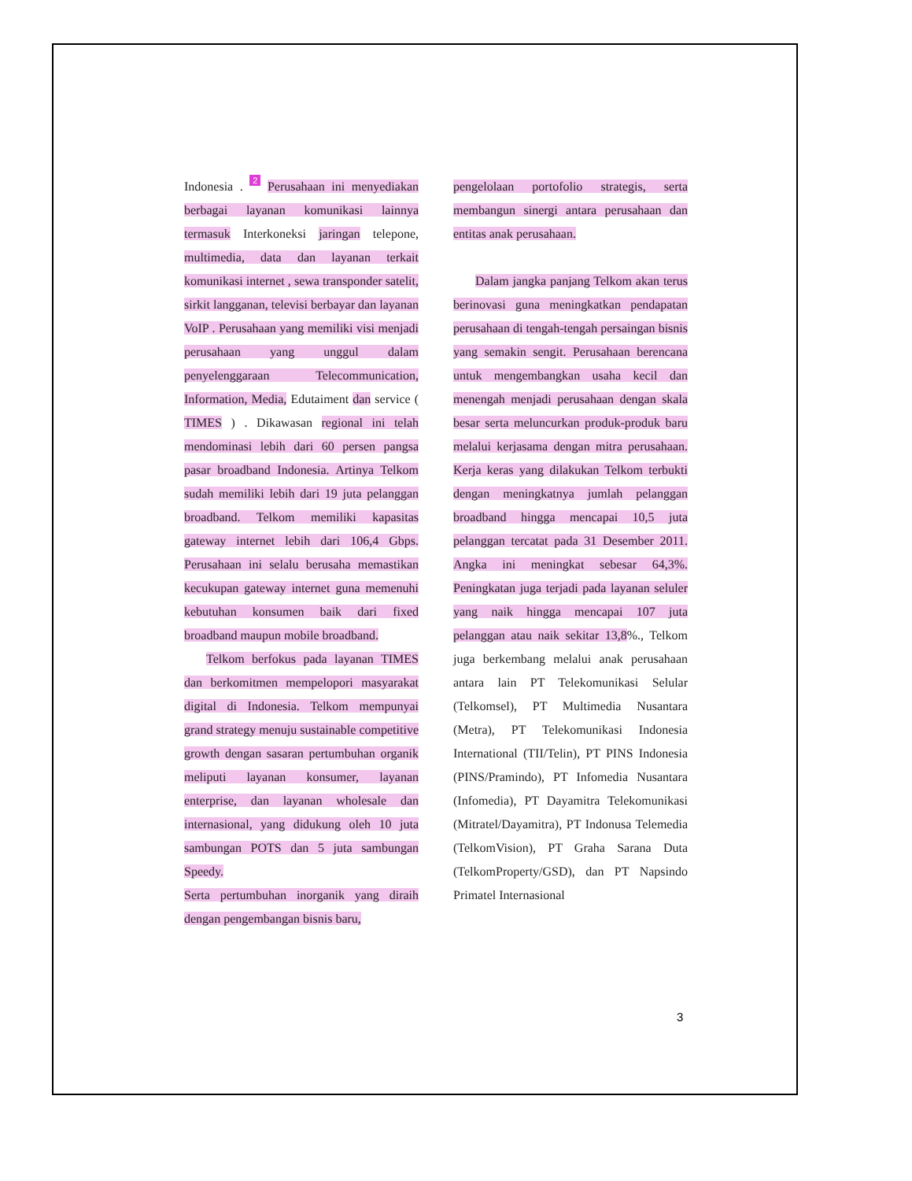Indonesia . 2 Perusahaan ini menyediakan berbagai layanan komunikasi lainnya termasuk Interkoneksi jaringan telepone, multimedia, data dan layanan terkait komunikasi internet , sewa transponder satelit, sirkit langganan, televisi berbayar dan layanan VoIP . Perusahaan yang memiliki visi menjadi perusahaan yang unggul dalam penyelenggaraan Telecommunication, Information, Media, Edutaiment dan service ( TIMES ) . Dikawasan regional ini telah mendominasi lebih dari 60 persen pangsa pasar broadband Indonesia. Artinya Telkom sudah memiliki lebih dari 19 juta pelanggan broadband. Telkom memiliki kapasitas gateway internet lebih dari 106,4 Gbps. Perusahaan ini selalu berusaha memastikan kecukupan gateway internet guna memenuhi kebutuhan konsumen baik dari fixed broadband maupun mobile broadband.
Telkom berfokus pada layanan TIMES dan berkomitmen mempelopori masyarakat digital di Indonesia. Telkom mempunyai grand strategy menuju sustainable competitive growth dengan sasaran pertumbuhan organik meliputi layanan konsumer, layanan enterprise, dan layanan wholesale dan internasional, yang didukung oleh 10 juta sambungan POTS dan 5 juta sambungan Speedy.
Serta pertumbuhan inorganik yang diraih dengan pengembangan bisnis baru,
pengelolaan portofolio strategis, serta membangun sinergi antara perusahaan dan entitas anak perusahaan.
Dalam jangka panjang Telkom akan terus berinovasi guna meningkatkan pendapatan perusahaan di tengah-tengah persaingan bisnis yang semakin sengit. Perusahaan berencana untuk mengembangkan usaha kecil dan menengah menjadi perusahaan dengan skala besar serta meluncurkan produk-produk baru melalui kerjasama dengan mitra perusahaan. Kerja keras yang dilakukan Telkom terbukti dengan meningkatnya jumlah pelanggan broadband hingga mencapai 10,5 juta pelanggan tercatat pada 31 Desember 2011. Angka ini meningkat sebesar 64,3%. Peningkatan juga terjadi pada layanan seluler yang naik hingga mencapai 107 juta pelanggan atau naik sekitar 13,8%., Telkom juga berkembang melalui anak perusahaan antara lain PT Telekomunikasi Selular (Telkomsel), PT Multimedia Nusantara (Metra), PT Telekomunikasi Indonesia International (TII/Telin), PT PINS Indonesia (PINS/Pramindo), PT Infomedia Nusantara (Infomedia), PT Dayamitra Telekomunikasi (Mitratel/Dayamitra), PT Indonusa Telemedia (TelkomVision), PT Graha Sarana Duta (TelkomProperty/GSD), dan PT Napsindo Primatel Internasional
3